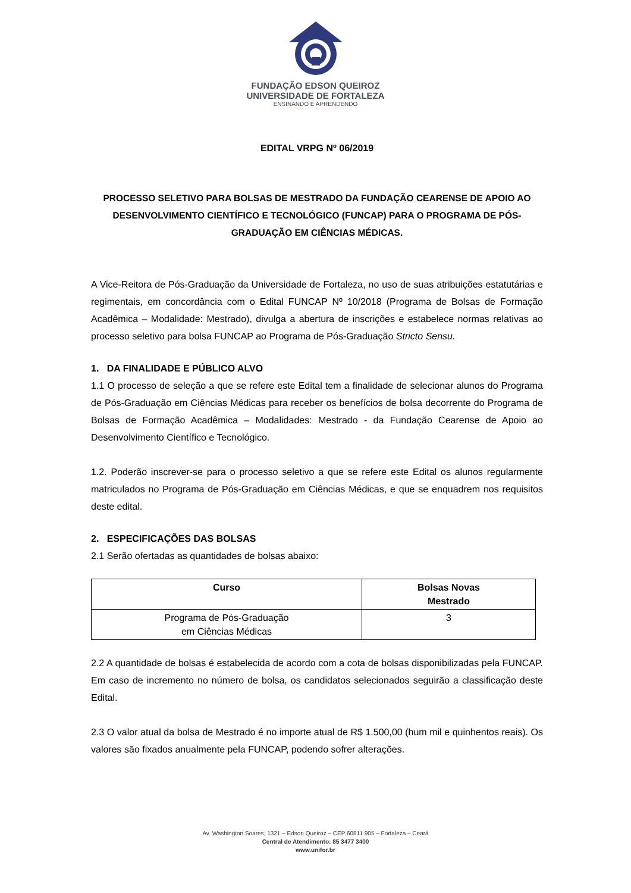FUNDAÇÃO EDSON QUEIROZ
UNIVERSIDADE DE FORTALEZA
ENSINANDO E APRENDENDO
EDITAL VRPG Nº 06/2019
PROCESSO SELETIVO PARA BOLSAS DE MESTRADO DA FUNDAÇÃO CEARENSE DE APOIO AO DESENVOLVIMENTO CIENTÍFICO E TECNOLÓGICO (FUNCAP) PARA O PROGRAMA DE PÓS-GRADUAÇÃO EM CIÊNCIAS MÉDICAS.
A Vice-Reitora de Pós-Graduação da Universidade de Fortaleza, no uso de suas atribuições estatutárias e regimentais, em concordância com o Edital FUNCAP Nº 10/2018 (Programa de Bolsas de Formação Acadêmica – Modalidade: Mestrado), divulga a abertura de inscrições e estabelece normas relativas ao processo seletivo para bolsa FUNCAP ao Programa de Pós-Graduação Stricto Sensu.
1. DA FINALIDADE E PÚBLICO ALVO
1.1 O processo de seleção a que se refere este Edital tem a finalidade de selecionar alunos do Programa de Pós-Graduação em Ciências Médicas para receber os benefícios de bolsa decorrente do Programa de Bolsas de Formação Acadêmica – Modalidades: Mestrado - da Fundação Cearense de Apoio ao Desenvolvimento Científico e Tecnológico.
1.2. Poderão inscrever-se para o processo seletivo a que se refere este Edital os alunos regularmente matriculados no Programa de Pós-Graduação em Ciências Médicas, e que se enquadrem nos requisitos deste edital.
2. ESPECIFICAÇÕES DAS BOLSAS
2.1 Serão ofertadas as quantidades de bolsas abaixo:
| Curso | Bolsas Novas Mestrado |
| --- | --- |
| Programa de Pós-Graduação em Ciências Médicas | 3 |
2.2 A quantidade de bolsas é estabelecida de acordo com a cota de bolsas disponibilizadas pela FUNCAP. Em caso de incremento no número de bolsa, os candidatos selecionados seguirão a classificação deste Edital.
2.3 O valor atual da bolsa de Mestrado é no importe atual de R$ 1.500,00 (hum mil e quinhentos reais). Os valores são fixados anualmente pela FUNCAP, podendo sofrer alterações.
Av. Washington Soares, 1321 – Edson Queiroz – CEP 60811 905 – Fortaleza – Ceará
Central de Atendimento: 85 3477 3400
www.unifor.br